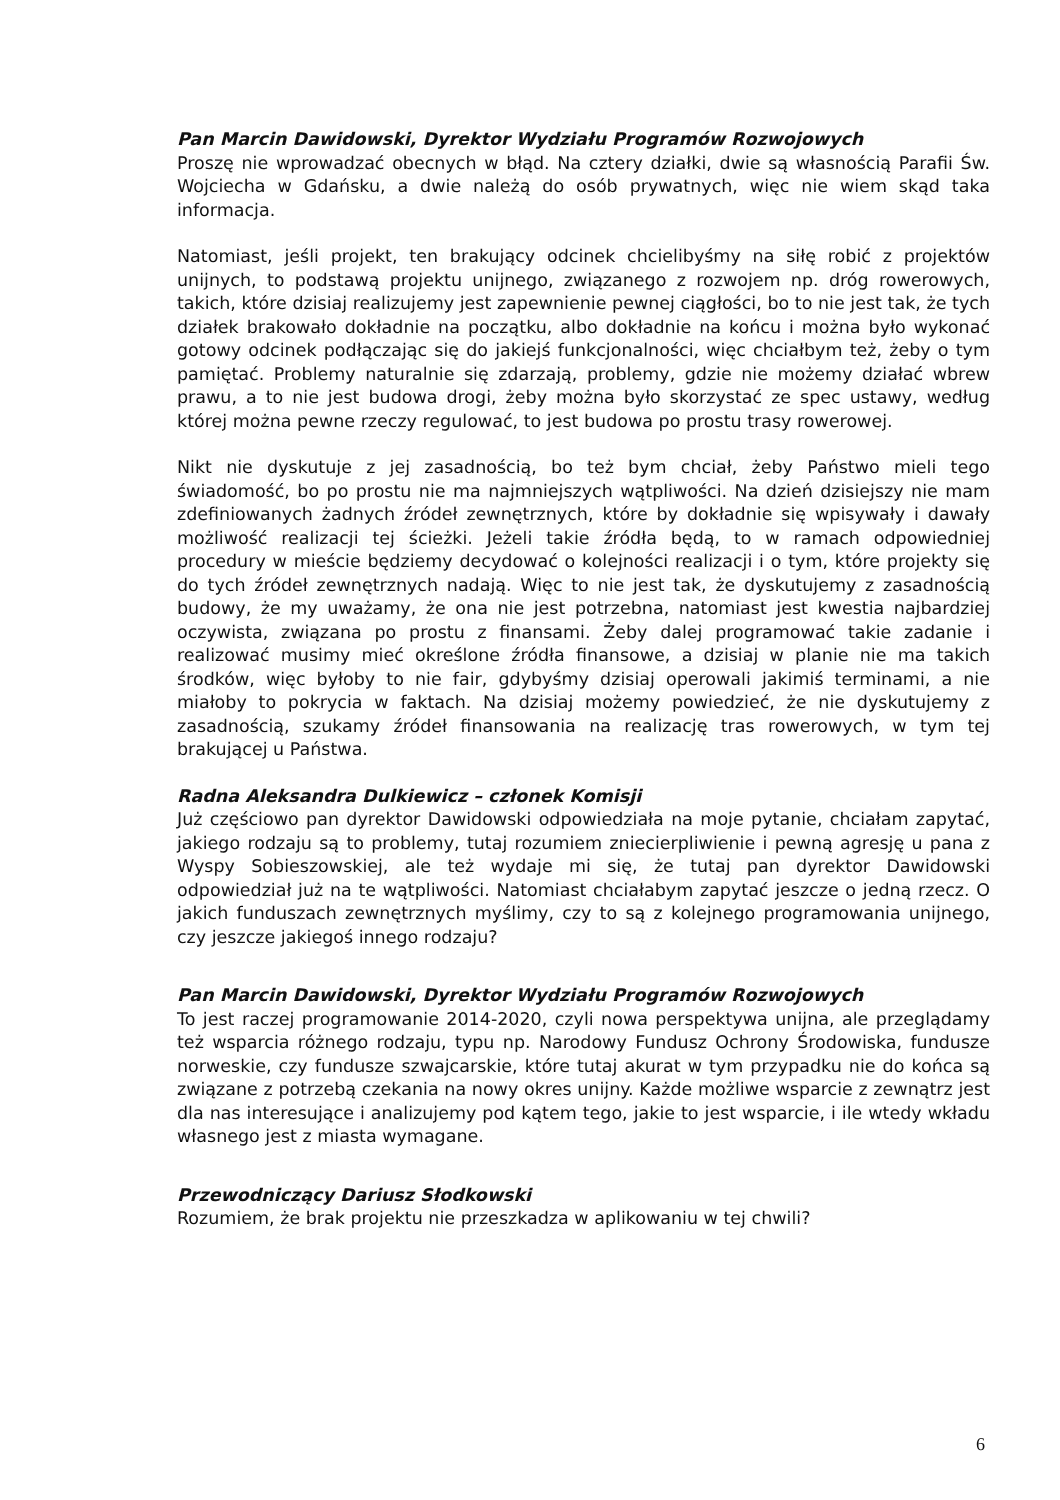Pan Marcin Dawidowski, Dyrektor Wydziału Programów Rozwojowych
Proszę nie wprowadzać obecnych w błąd. Na cztery działki, dwie są własnością Parafii Św. Wojciecha w Gdańsku, a dwie należą do osób prywatnych, więc nie wiem skąd taka informacja.
Natomiast, jeśli projekt, ten brakujący odcinek chcielibyśmy na siłę robić z projektów unijnych, to podstawą projektu unijnego, związanego z rozwojem np. dróg rowerowych, takich, które dzisiaj realizujemy jest zapewnienie pewnej ciągłości, bo to nie jest tak, że tych działek brakowało dokładnie na początku, albo dokładnie na końcu i można było wykonać gotowy odcinek podłączając się do jakiejś funkcjonalności, więc chciałbym też, żeby o tym pamiętać. Problemy naturalnie się zdarzają, problemy, gdzie nie możemy działać wbrew prawu, a to nie jest budowa drogi, żeby można było skorzystać ze spec ustawy, według której można pewne rzeczy regulować, to jest budowa po prostu trasy rowerowej.
Nikt nie dyskutuje z jej zasadnością, bo też bym chciał, żeby Państwo mieli tego świadomość, bo po prostu nie ma najmniejszych wątpliwości. Na dzień dzisiejszy nie mam zdefiniowanych żadnych źródeł zewnętrznych, które by dokładnie się wpisywały i dawały możliwość realizacji tej ścieżki. Jeżeli takie źródła będą, to w ramach odpowiedniej procedury w mieście będziemy decydować o kolejności realizacji i o tym, które projekty się do tych źródeł zewnętrznych nadają. Więc to nie jest tak, że dyskutujemy z zasadnością budowy, że my uważamy, że ona nie jest potrzebna, natomiast jest kwestia najbardziej oczywista, związana po prostu z finansami. Żeby dalej programować takie zadanie i realizować musimy mieć określone źródła finansowe, a dzisiaj w planie nie ma takich środków, więc byłoby to nie fair, gdybyśmy dzisiaj operowali jakimiś terminami, a nie miałoby to pokrycia w faktach. Na dzisiaj możemy powiedzieć, że nie dyskutujemy z zasadnością, szukamy źródeł finansowania na realizację tras rowerowych, w tym tej brakującej u Państwa.
Radna Aleksandra Dulkiewicz – członek Komisji
Już częściowo pan dyrektor Dawidowski odpowiedziała na moje pytanie, chciałam zapytać, jakiego rodzaju są to problemy, tutaj rozumiem zniecierpliwienie i pewną agresję u pana z Wyspy Sobieszowskiej, ale też wydaje mi się, że tutaj pan dyrektor Dawidowski odpowiedział już na te wątpliwości. Natomiast chciałabym zapytać jeszcze o jedną rzecz. O jakich funduszach zewnętrznych myślimy, czy to są z kolejnego programowania unijnego, czy jeszcze jakiegoś innego rodzaju?
Pan Marcin Dawidowski, Dyrektor Wydziału Programów Rozwojowych
To jest raczej programowanie 2014-2020, czyli nowa perspektywa unijna, ale przeglądamy też wsparcia różnego rodzaju, typu np. Narodowy Fundusz Ochrony Środowiska, fundusze norweskie, czy fundusze szwajcarskie, które tutaj akurat w tym przypadku nie do końca są związane z potrzebą czekania na nowy okres unijny. Każde możliwe wsparcie z zewnątrz jest dla nas interesujące i analizujemy pod kątem tego, jakie to jest wsparcie, i ile wtedy wkładu własnego jest z miasta wymagane.
Przewodniczący Dariusz Słodkowski
Rozumiem, że brak projektu nie przeszkadza w aplikowaniu w tej chwili?
6